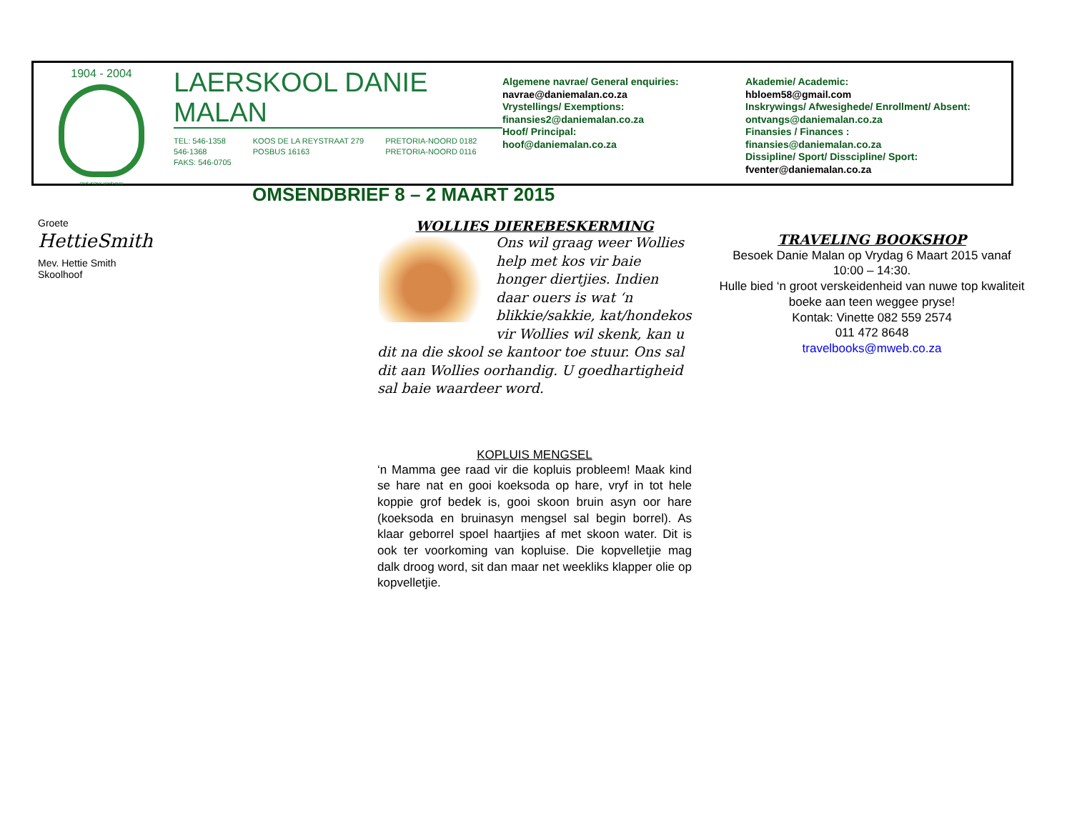1904 - 2004
ONS SOEK WYSHEID
LAERSKOOL DANIE MALAN
TEL: 546-1358
546-1368
FAKS: 546-0705
KOOS DE LA REYSTRAAT 279
POSBUS 16163
PRETORIA-NOORD 0182
PRETORIA-NOORD 0116
OMSENDBRIEF 8 – 2 MAART 2015
Algemene navrae/ General enquiries:
navrae@daniemalan.co.za
Vrystellings/ Exemptions:
finansies2@daniemalan.co.za
Hoof/ Principal:
hoof@daniemalan.co.za
Akademie/ Academic:
hbloem58@gmail.com
Inskrywings/ Afwesighede/ Enrollment/ Absent:
ontvangs@daniemalan.co.za
Finansies / Finances :
finansies@daniemalan.co.za
Dissipline/ Sport/ Disscipline/ Sport:
fventer@daniemalan.co.za
Groete
HettieSmith
Mev. Hettie Smith
Skoolhoof
WOLLIES DIEREBESKERMING
Ons wil graag weer Wollies help met kos vir baie honger diertjies. Indien daar ouers is wat ‘n blikkie/sakkie, kat/hondekos vir Wollies wil skenk, kan u dit na die skool se kantoor toe stuur. Ons sal dit aan Wollies oorhandig. U goedhartigheid sal baie waardeer word.
KOPLUIS MENGSEL
‘n Mamma gee raad vir die kopluis probleem! Maak kind se hare nat en gooi koeksoda op hare, vryf in tot hele koppie grof bedek is, gooi skoon bruin asyn oor hare (koeksoda en bruinasyn mengsel sal begin borrel). As klaar geborrel spoel haartjies af met skoon water. Dit is ook ter voorkoming van kopluise. Die kopvelletjie mag dalk droog word, sit dan maar net weekliks klapper olie op kopvelletjie.
TRAVELING BOOKSHOP
Besoek Danie Malan op Vrydag 6 Maart 2015 vanaf
10:00 – 14:30.
Hulle bied ‘n groot verskeidenheid van nuwe top kwaliteit boeke aan teen weggee pryse!
Kontak: Vinette 082 559 2574
011 472 8648
travelbooks@mweb.co.za